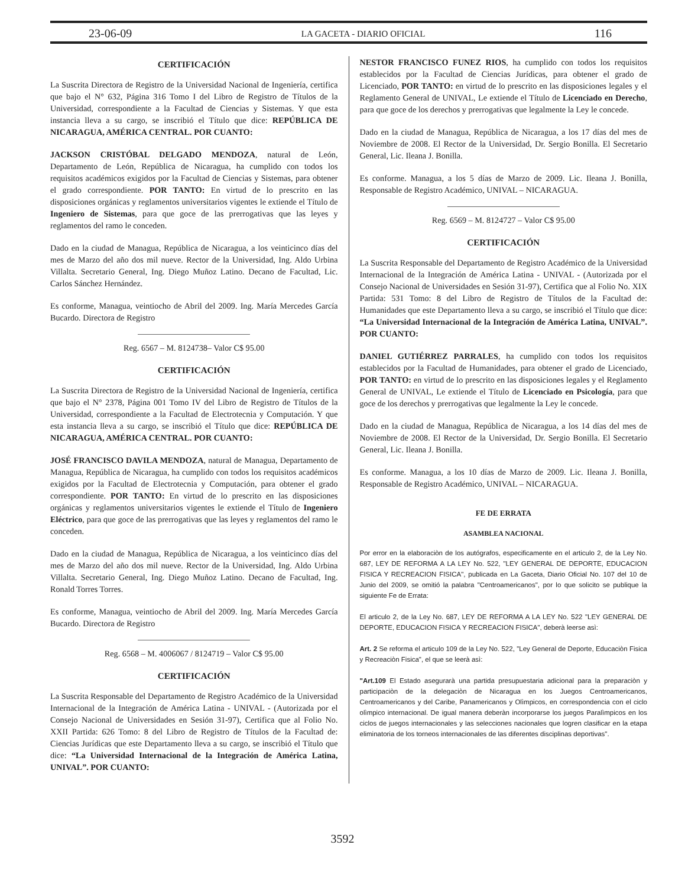23-06-09 LA GACETA - DIARIO OFICIAL 116
CERTIFICACIÓN
La Suscrita Directora de Registro de la Universidad Nacional de Ingeniería, certifica que bajo el N° 632, Página 316 Tomo I del Libro de Registro de Títulos de la Universidad, correspondiente a la Facultad de Ciencias y Sistemas. Y que esta instancia lleva a su cargo, se inscribió el Título que dice: REPÚBLICA DE NICARAGUA, AMÉRICA CENTRAL. POR CUANTO:
JACKSON CRISTÓBAL DELGADO MENDOZA, natural de León, Departamento de León, República de Nicaragua, ha cumplido con todos los requisitos académicos exigidos por la Facultad de Ciencias y Sistemas, para obtener el grado correspondiente. POR TANTO: En virtud de lo prescrito en las disposiciones orgánicas y reglamentos universitarios vigentes le extiende el Título de Ingeniero de Sistemas, para que goce de las prerrogativas que las leyes y reglamentos del ramo le conceden.
Dado en la ciudad de Managua, República de Nicaragua, a los veinticinco días del mes de Marzo del año dos mil nueve. Rector de la Universidad, Ing. Aldo Urbina Villalta. Secretario General, Ing. Diego Muñoz Latino. Decano de Facultad, Lic. Carlos Sánchez Hernández.
Es conforme, Managua, veintiocho de Abril del 2009. Ing. María Mercedes García Bucardo. Directora de Registro
Reg. 6567 – M. 8124738– Valor C$ 95.00
CERTIFICACIÓN
La Suscrita Directora de Registro de la Universidad Nacional de Ingeniería, certifica que bajo el N° 2378, Página 001 Tomo IV del Libro de Registro de Títulos de la Universidad, correspondiente a la Facultad de Electrotecnia y Computación. Y que esta instancia lleva a su cargo, se inscribió el Título que dice: REPÚBLICA DE NICARAGUA, AMÉRICA CENTRAL. POR CUANTO:
JOSÉ FRANCISCO DAVILA MENDOZA, natural de Managua, Departamento de Managua, República de Nicaragua, ha cumplido con todos los requisitos académicos exigidos por la Facultad de Electrotecnia y Computación, para obtener el grado correspondiente. POR TANTO: En virtud de lo prescrito en las disposiciones orgánicas y reglamentos universitarios vigentes le extiende el Título de Ingeniero Eléctrico, para que goce de las prerrogativas que las leyes y reglamentos del ramo le conceden.
Dado en la ciudad de Managua, República de Nicaragua, a los veinticinco días del mes de Marzo del año dos mil nueve. Rector de la Universidad, Ing. Aldo Urbina Villalta. Secretario General, Ing. Diego Muñoz Latino. Decano de Facultad, Ing. Ronald Torres Torres.
Es conforme, Managua, veintiocho de Abril del 2009. Ing. María Mercedes García Bucardo. Directora de Registro
Reg. 6568 – M. 4006067 / 8124719 – Valor C$ 95.00
CERTIFICACIÓN
La Suscrita Responsable del Departamento de Registro Académico de la Universidad Internacional de la Integración de América Latina - UNIVAL - (Autorizada por el Consejo Nacional de Universidades en Sesión 31-97), Certifica que al Folio No. XXII Partida: 626 Tomo: 8 del Libro de Registro de Títulos de la Facultad de: Ciencias Jurídicas que este Departamento lleva a su cargo, se inscribió el Título que dice: “La Universidad Internacional de la Integración de América Latina, UNIVAL”. POR CUANTO:
NESTOR FRANCISCO FUNEZ RIOS, ha cumplido con todos los requisitos establecidos por la Facultad de Ciencias Jurídicas, para obtener el grado de Licenciado, POR TANTO: en virtud de lo prescrito en las disposiciones legales y el Reglamento General de UNIVAL, Le extiende el Título de Licenciado en Derecho, para que goce de los derechos y prerrogativas que legalmente la Ley le concede.
Dado en la ciudad de Managua, República de Nicaragua, a los 17 días del mes de Noviembre de 2008. El Rector de la Universidad, Dr. Sergio Bonilla. El Secretario General, Lic. Ileana J. Bonilla.
Es conforme. Managua, a los 5 días de Marzo de 2009. Lic. Ileana J. Bonilla, Responsable de Registro Académico, UNIVAL – NICARAGUA.
Reg. 6569 – M. 8124727 – Valor C$ 95.00
CERTIFICACIÓN
La Suscrita Responsable del Departamento de Registro Académico de la Universidad Internacional de la Integración de América Latina - UNIVAL - (Autorizada por el Consejo Nacional de Universidades en Sesión 31-97), Certifica que al Folio No. XIX Partida: 531 Tomo: 8 del Libro de Registro de Títulos de la Facultad de: Humanidades que este Departamento lleva a su cargo, se inscribió el Título que dice: “La Universidad Internacional de la Integración de América Latina, UNIVAL”. POR CUANTO:
DANIEL GUTIÉRREZ PARRALES, ha cumplido con todos los requisitos establecidos por la Facultad de Humanidades, para obtener el grado de Licenciado, POR TANTO: en virtud de lo prescrito en las disposiciones legales y el Reglamento General de UNIVAL, Le extiende el Título de Licenciado en Psicología, para que goce de los derechos y prerrogativas que legalmente la Ley le concede.
Dado en la ciudad de Managua, República de Nicaragua, a los 14 días del mes de Noviembre de 2008. El Rector de la Universidad, Dr. Sergio Bonilla. El Secretario General, Lic. Ileana J. Bonilla.
Es conforme. Managua, a los 10 días de Marzo de 2009. Lic. Ileana J. Bonilla, Responsable de Registro Académico, UNIVAL – NICARAGUA.
FE DE ERRATA
ASAMBLEA NACIONAL
Por error en la elaboraciòn de los autógrafos, especificamente en el articulo 2, de la Ley No. 687, LEY DE REFORMA A LA LEY No. 522, "LEY GENERAL DE DEPORTE, EDUCACION FISICA Y RECREACION FISICA", publicada en La Gaceta, Diario Oficial No. 107 del 10 de Junio del 2009, se omitió la palabra "Centroamericanos", por lo que solicito se publique la siguiente Fe de Errata:
El articulo 2, de la Ley No. 687, LEY DE REFORMA A LA LEY No. 522 "LEY GENERAL DE DEPORTE, EDUCACION FISICA Y RECREACION FISICA", deberà leerse asì:
Art. 2 Se reforma el articulo 109 de la Ley No. 522, "Ley General de Deporte, Educaciòn Fisica y Recreaciòn Fisica", el que se leerà asì:
"Art.109 El Estado asegurarà una partida presupuestaria adicional para la preparaciòn y participaciòn de la delegaciòn de Nicaragua en los Juegos Centroamericanos, Centroamericanos y del Caribe, Panamericanos y Olìmpicos, en correspondencia con el ciclo olìmpico internacional. De igual manera deberàn incorporarse los juegos Paralìmpicos en los ciclos de juegos internacionales y las selecciones nacionales que logren clasificar en la etapa eliminatoria de los torneos internacionales de las diferentes disciplinas deportivas".
3592